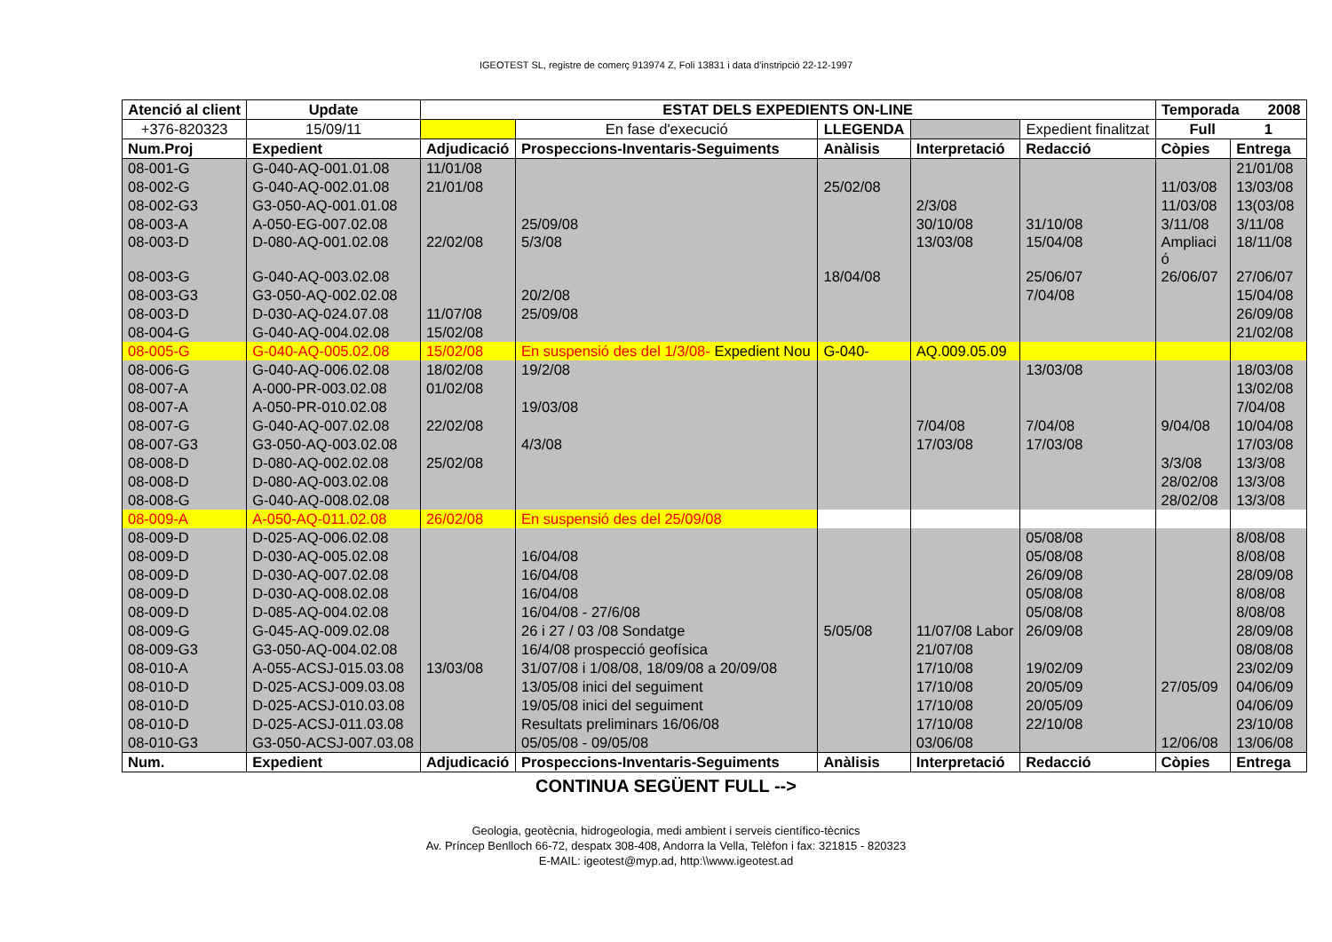IGEOTEST SL, registre de comerç 913974 Z, Foli 13831 i data d'instripció 22-12-1997
| Atenció al client | | Update | ESTAT DELS EXPEDIENTS ON-LINE | | | | | | Temporada 2008 | |
| --- | --- | --- | --- | --- | --- | --- | --- | --- | --- | --- |
| +376-820323 | | 15/09/11 | | En fase d'execució | LLEGENDA | | | Expedient finalitzat | Full 1 | |
| Num.Proj | Expedient | | Adjudicació | Prospeccions-Inventaris-Seguiments | | Anàlisis | Interpretació | Redacció | Còpies | Entrega |
| 08-001-G | G-040-AQ-001.01.08 | | 11/01/08 | | | | | | | 21/01/08 |
| 08-002-G | G-040-AQ-002.01.08 | | 21/01/08 | | | 25/02/08 | | | 11/03/08 | 13/03/08 |
| 08-002-G3 | G3-050-AQ-001.01.08 | | | | | | 2/3/08 | | 11/03/08 | 13(03/08 |
| 08-003-A | A-050-EG-007.02.08 | | | 25/09/08 | | | 30/10/08 | 31/10/08 | 3/11/08 | 3/11/08 |
| 08-003-D | D-080-AQ-001.02.08 | | 22/02/08 | 5/3/08 | | | 13/03/08 | 15/04/08 | Ampliaci ó | 18/11/08 |
| 08-003-G | G-040-AQ-003.02.08 | | | | | 18/04/08 | | 25/06/07 | 26/06/07 | 27/06/07 |
| 08-003-G3 | G3-050-AQ-002.02.08 | | | 20/2/08 | | | | 7/04/08 | | 15/04/08 |
| 08-003-D | D-030-AQ-024.07.08 | | 11/07/08 | 25/09/08 | | | | | | 26/09/08 |
| 08-004-G | G-040-AQ-004.02.08 | | 15/02/08 | | | | | | | 21/02/08 |
| 08-005-G | G-040-AQ-005.02.08 | | 15/02/08 | En suspensió des del 1/3/08- Expedient Nou | | G-040- | AQ.009.05.09 | | | |
| 08-006-G | G-040-AQ-006.02.08 | | 18/02/08 | 19/2/08 | | | | 13/03/08 | | 18/03/08 |
| 08-007-A | A-000-PR-003.02.08 | | 01/02/08 | | | | | | | 13/02/08 |
| 08-007-A | A-050-PR-010.02.08 | | | 19/03/08 | | | | | | 7/04/08 |
| 08-007-G | G-040-AQ-007.02.08 | | 22/02/08 | | | | 7/04/08 | 7/04/08 | 9/04/08 | 10/04/08 |
| 08-007-G3 | G3-050-AQ-003.02.08 | | | 4/3/08 | | | 17/03/08 | 17/03/08 | | 17/03/08 |
| 08-008-D | D-080-AQ-002.02.08 | | 25/02/08 | | | | | | 3/3/08 | 13/3/08 |
| 08-008-D | D-080-AQ-003.02.08 | | | | | | | | 28/02/08 | 13/3/08 |
| 08-008-G | G-040-AQ-008.02.08 | | | | | | | | 28/02/08 | 13/3/08 |
| 08-009-A | A-050-AQ-011.02.08 | | 26/02/08 | En suspensió des del 25/09/08 | | | | | | |
| 08-009-D | D-025-AQ-006.02.08 | | | | | | | 05/08/08 | | 8/08/08 |
| 08-009-D | D-030-AQ-005.02.08 | | | 16/04/08 | | | | 05/08/08 | | 8/08/08 |
| 08-009-D | D-030-AQ-007.02.08 | | | 16/04/08 | | | | 26/09/08 | | 28/09/08 |
| 08-009-D | D-030-AQ-008.02.08 | | | 16/04/08 | | | | 05/08/08 | | 8/08/08 |
| 08-009-D | D-085-AQ-004.02.08 | | | 16/04/08 - 27/6/08 | | | | 05/08/08 | | 8/08/08 |
| 08-009-G | G-045-AQ-009.02.08 | | | 26 i 27 / 03 /08 Sondatge | | 5/05/08 | 11/07/08 Labor | 26/09/08 | | 28/09/08 |
| 08-009-G3 | G3-050-AQ-004.02.08 | | | 16/4/08 prospecció geofísica | | | 21/07/08 | | | 08/08/08 |
| 08-010-A | A-055-ACSJ-015.03.08 | | 13/03/08 | 31/07/08 i 1/08/08, 18/09/08 a 20/09/08 | | | 17/10/08 | 19/02/09 | | 23/02/09 |
| 08-010-D | D-025-ACSJ-009.03.08 | | | 13/05/08 inici del seguiment | | | 17/10/08 | 20/05/09 | 27/05/09 | 04/06/09 |
| 08-010-D | D-025-ACSJ-010.03.08 | | | 19/05/08 inici del seguiment | | | 17/10/08 | 20/05/09 | | 04/06/09 |
| 08-010-D | D-025-ACSJ-011.03.08 | | | Resultats preliminars 16/06/08 | | | 17/10/08 | 22/10/08 | | 23/10/08 |
| 08-010-G3 | G3-050-ACSJ-007.03.08 | | | 05/05/08 - 09/05/08 | | | 03/06/08 | | 12/06/08 | 13/06/08 |
| Num. | Expedient | | Adjudicació | Prospeccions-Inventaris-Seguiments | | Anàlisis | Interpretació | Redacció | Còpies | Entrega |
CONTINUA SEGÜENT FULL -->
Geologia, geotècnia, hidrogeologia, medi ambient i serveis científico-tècnics
Av. Príncep Benlloch 66-72, despatx 308-408, Andorra la Vella, Telèfon i fax: 321815 - 820323
E-MAIL: igeotest@myp.ad, http:\\www.igeotest.ad